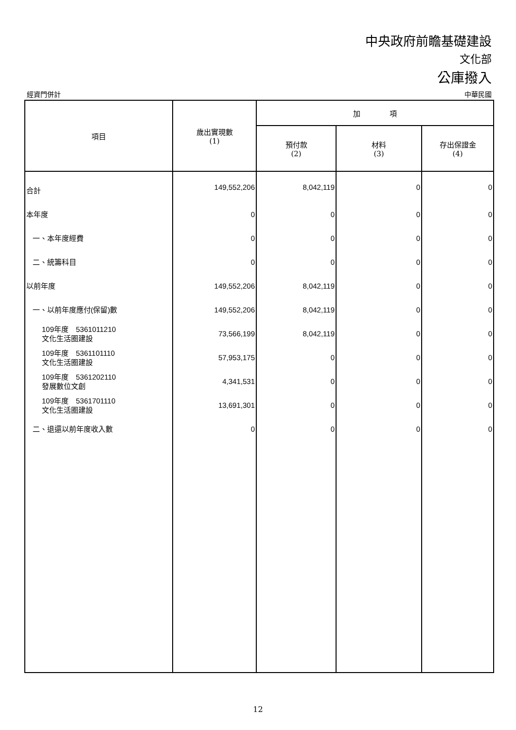中央政府前瞻基礎建設
文化部
公庫撥入
經資門併計 中華民國
| 項目 | 歲出實現數 (1) | 加 項 | | |
| --- | --- | --- | --- | --- |
| | | 預付款 (2) | 材料 (3) | 存出保證金 (4) |
| 合計 | 149,552,206 | 8,042,119 | 0 | 0 |
| 本年度 | 0 | 0 | 0 | 0 |
| 一、本年度經費 | 0 | 0 | 0 | 0 |
| 二、統籌科目 | 0 | 0 | 0 | 0 |
| 以前年度 | 149,552,206 | 8,042,119 | 0 | 0 |
| 一、以前年度應付(保留)數 | 149,552,206 | 8,042,119 | 0 | 0 |
| 109年度 5361011210 文化生活圈建設 | 73,566,199 | 8,042,119 | 0 | 0 |
| 109年度 5361101110 文化生活圈建設 | 57,953,175 | 0 | 0 | 0 |
| 109年度 5361202110 發展數位文創 | 4,341,531 | 0 | 0 | 0 |
| 109年度 5361701110 文化生活圈建設 | 13,691,301 | 0 | 0 | 0 |
| 二、退還以前年度收入數 | 0 | 0 | 0 | 0 |
12